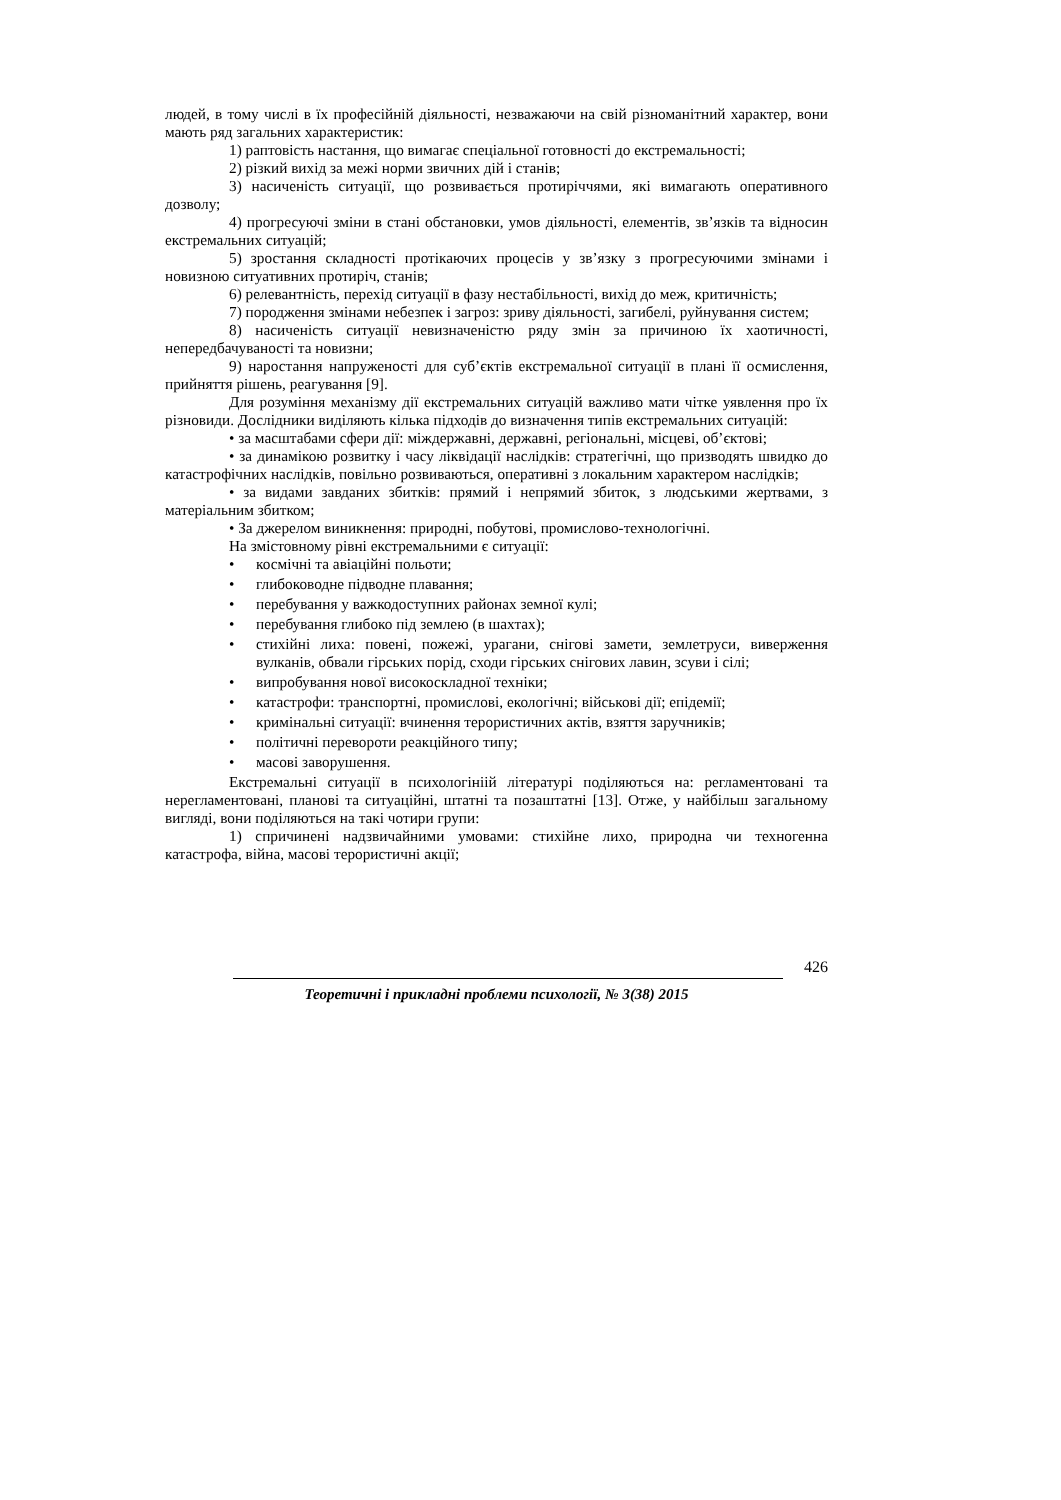людей, в тому числі в їх професійній діяльності, незважаючи на свій різноманітний характер, вони мають ряд загальних характеристик:
1) раптовість настання, що вимагає спеціальної готовності до екстремальності;
2) різкий вихід за межі норми звичних дій і станів;
3) насиченість ситуації, що розвивається протиріччями, які вимагають оперативного дозволу;
4) прогресуючі зміни в стані обстановки, умов діяльності, елементів, зв’язків та відносин екстремальних ситуацій;
5) зростання складності протікаючих процесів у зв’язку з прогресуючими змінами і новизною ситуативних протиріч, станів;
6) релевантність, перехід ситуації в фазу нестабільності, вихід до меж, критичність;
7) породження змінами небезпек і загроз: зриву діяльності, загибелі, руйнування систем;
8) насиченість ситуації невизначеністю ряду змін за причиною їх хаотичності, непередбачуваності та новизни;
9) наростання напруженості для суб’єктів екстремальної ситуації в плані її осмислення, прийняття рішень, реагування [9].
Для розуміння механізму дії екстремальних ситуацій важливо мати чітке уявлення про їх різновиди. Дослідники виділяють кілька підходів до визначення типів екстремальних ситуацій:
• за масштабами сфери дії: міждержавні, державні, регіональні, місцеві, об’єктові;
• за динамікою розвитку і часу ліквідації наслідків: стратегічні, що призводять швидко до катастрофічних наслідків, повільно розвиваються, оперативні з локальним характером наслідків;
• за видами завданих збитків: прямий і непрямий збиток, з людськими жертвами, з матеріальним збитком;
• За джерелом виникнення: природні, побутові, промислово-технологічні.
На змістовному рівні екстремальними є ситуації:
• космічні та авіаційні польоти;
• глибоководне підводне плавання;
• перебування у важкодоступних районах земної кулі;
• перебування глибоко під землею (в шахтах);
• стихійні лиха: повені, пожежі, урагани, снігові замети, землетруси, виверження вулканів, обвали гірських порід, сходи гірських снігових лавин, зсуви і сілі;
• випробування нової високоскладної техніки;
• катастрофи: транспортні, промислові, екологічні; військові дії; епідемії;
• кримінальні ситуації: вчинення терористичних актів, взяття заручників;
• політичні перевороти реакційного типу;
• масові заворушення.
Екстремальні ситуації в психологініій літературі поділяються на: регламентовані та нерегламентовані, планові та ситуаційні, штатні та позаштатні [13]. Отже, у найбільш загальному вигляді, вони поділяються на такі чотири групи:
1) спричинені надзвичайними умовами: стихійне лихо, природна чи техногенна катастрофа, війна, масові терористичні акції;
426
Теоретичні і прикладні проблеми психології, № 3(38) 2015